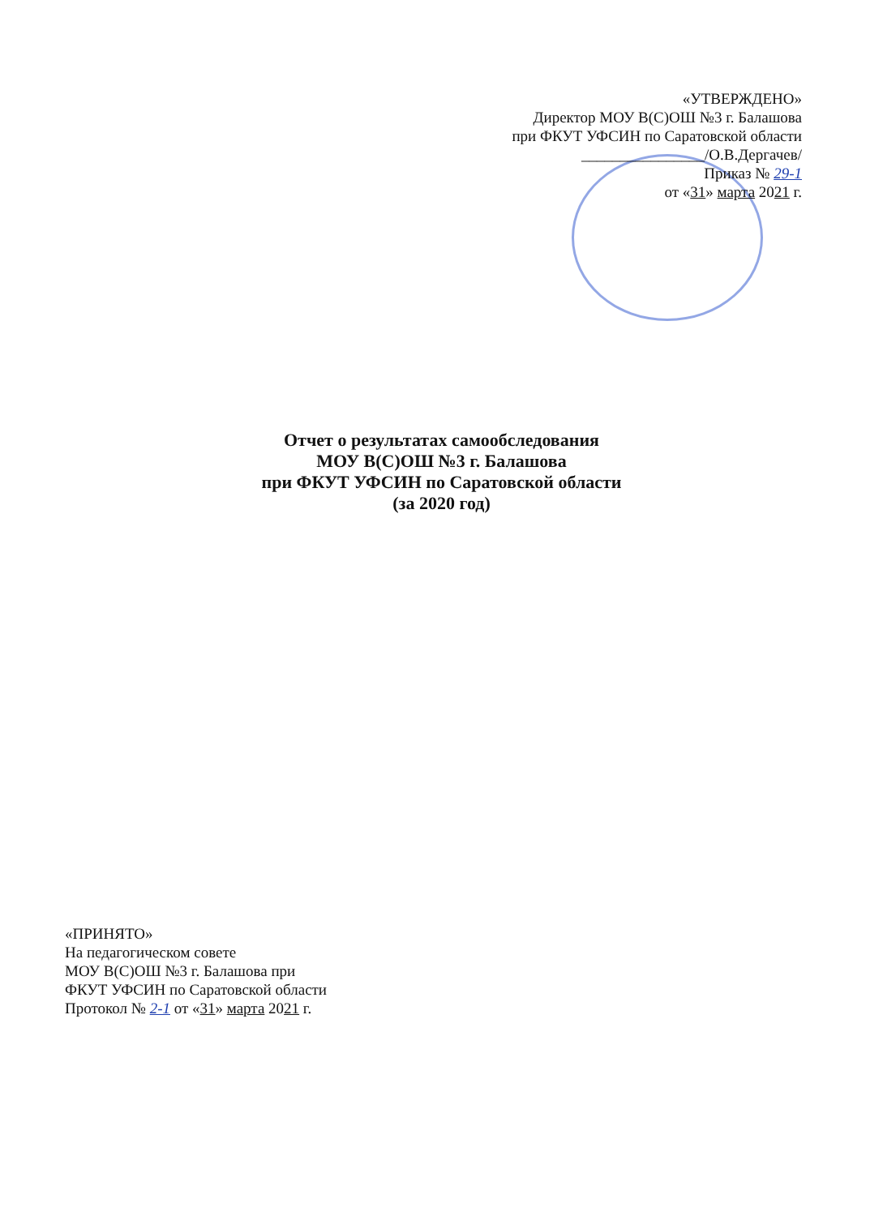«УТВЕРЖДЕНО»
Директор МОУ В(С)ОШ №3 г. Балашова
при ФКУТ УФСИН по Саратовской области
________________/О.В.Дергачев/
Приказ № 29-1
от «31» марта 2021 г.
Отчет о результатах самообследования
МОУ В(С)ОШ №3 г. Балашова
при ФКУТ УФСИН по Саратовской области
(за 2020 год)
«ПРИНЯТО»
На педагогическом совете
МОУ В(С)ОШ №3 г. Балашова при
ФКУТ УФСИН по Саратовской области
Протокол № 2-1 от «31» марта 2021 г.